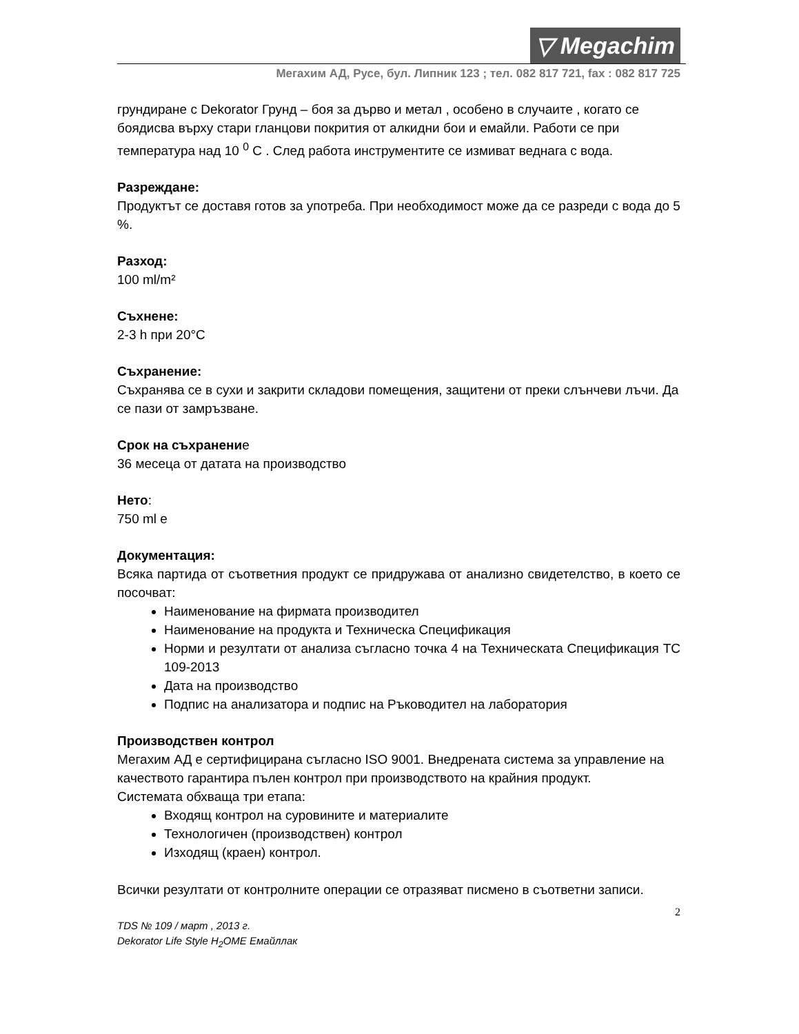▽ Megachim
Мегахим АД, Русе, бул. Липник 123 ; тел. 082 817 721, fax : 082 817 725
грундиране с Dekorator Грунд – боя за дърво и метал , особено в случаите , когато се боядисва върху стари гланцови покрития от алкидни бои и емайли. Работи се при температура над 10 <sup>0</sup> С . След работа инструментите се измиват веднага с вода.
Разреждане:
Продуктът се доставя готов за употреба. При необходимост може да се разреди с вода до 5 %.
Разход:
100 ml/m²
Съхнене:
2-3 h при 20°С
Съхранение:
Съхранява се в сухи и закрити складови помещения, защитени от преки слънчеви лъчи. Да се пази от замръзване.
Срок на съхранение
36 месеца от датата на производство
Нето:
750 ml е
Документация:
Всяка партида от съответния продукт се придружава от анализно свидетелство, в което се посочват:
Наименование на фирмата производител
Наименование на продукта и Техническа Спецификация
Норми и резултати от анализа съгласно точка 4 на Техническата Спецификация ТС 109-2013
Дата на производство
Подпис на анализатора и подпис на Ръководител на лаборатория
Производствен контрол
Мегахим АД е сертифицирана съгласно ISO 9001. Внедрената система за управление на качеството гарантира пълен контрол при производството на крайния продукт.
Системата обхваща три етапа:
Входящ контрол на суровините и материалите
Технологичен (производствен) контрол
Изходящ (краен) контрол.
Всички резултати от контролните операции се отразяват писмено в съответни записи.
2
TDS № 109 / март , 2013 г.
Dekorator Life Style H<sub>2</sub>OME Емайллак